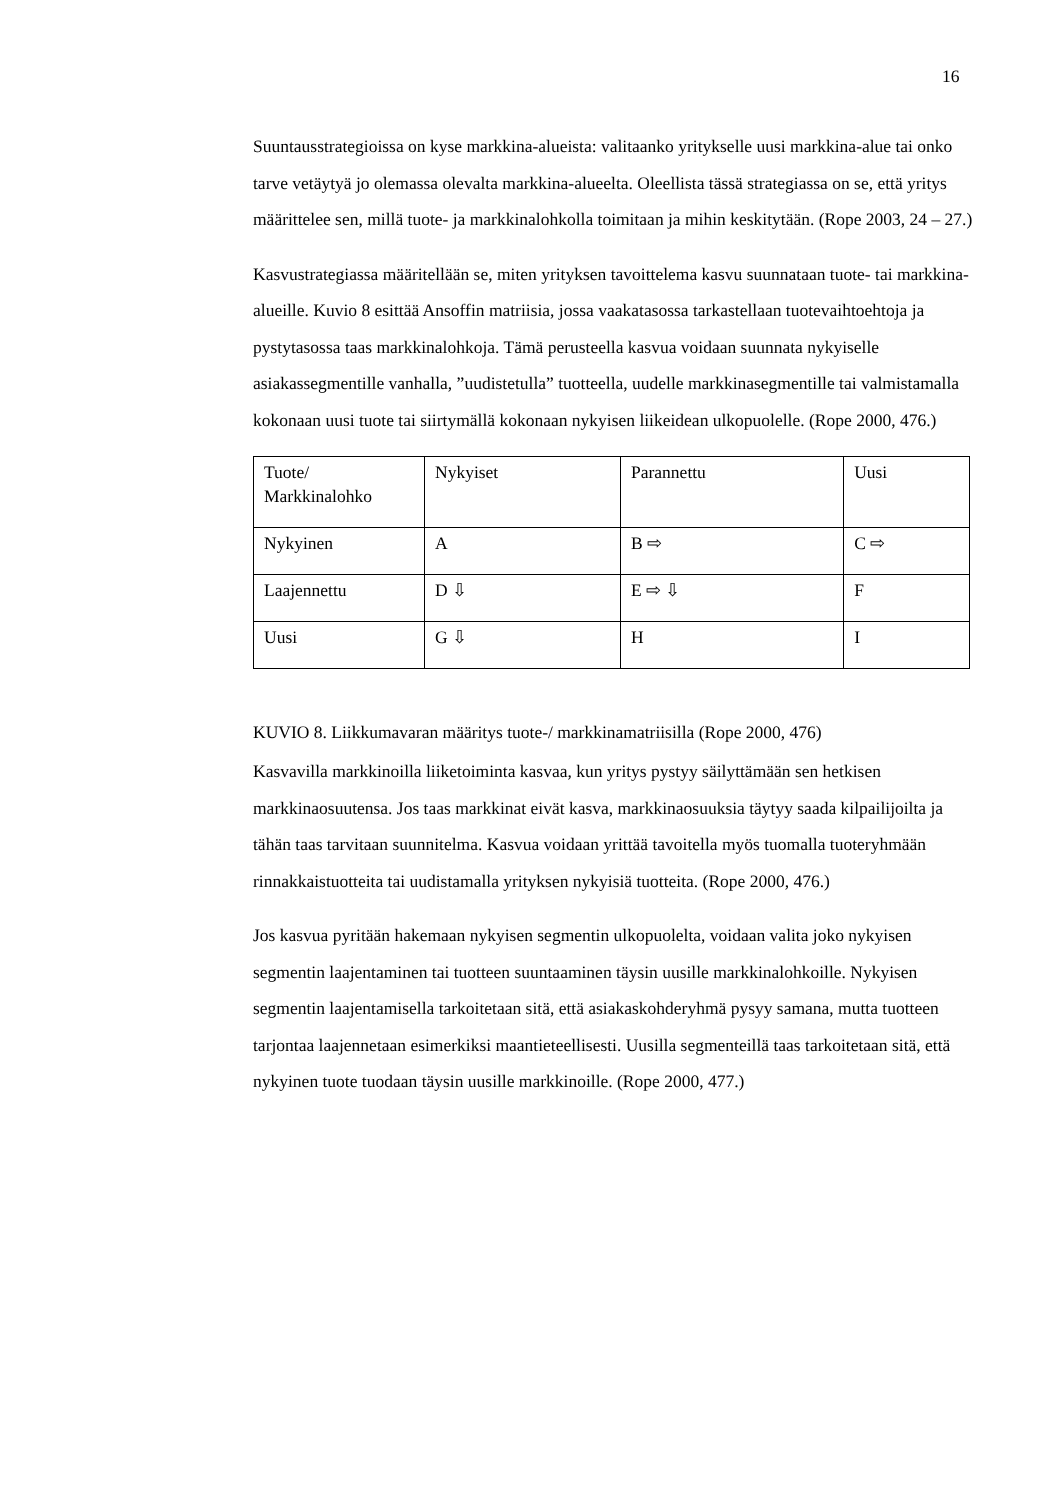16
Suuntausstrategioissa on kyse markkina-alueista: valitaanko yritykselle uusi markkina-alue tai onko tarve vetäytyä jo olemassa olevalta markkina-alueelta. Oleellista tässä strategiassa on se, että yritys määrittelee sen, millä tuote- ja markkinalohkolla toimitaan ja mihin keskitytään. (Rope 2003, 24 – 27.)
Kasvustrategiassa määritellään se, miten yrityksen tavoittelema kasvu suunnataan tuote- tai markkina-alueille. Kuvio 8 esittää Ansoffin matriisia, jossa vaakatasossa tarkastellaan tuotevaihtoehtoja ja pystytasossa taas markkinalohkoja. Tämä perusteella kasvua voidaan suunnata nykyiselle asiakassegmentille vanhalla, ”uudistetulla” tuotteella, uudelle markkinasegmentille tai valmistamalla kokonaan uusi tuote tai siirtymällä kokonaan nykyisen liikeidean ulkopuolelle. (Rope 2000, 476.)
| Tuote/ Markkinalohko | Nykyiset | Parannettu | Uusi |
| Nykyinen | A | B ⇨ | C ⇨ |
| Laajennettu | D ⇩ | E ⇨ ⇩ | F |
| Uusi | G ⇩ | H | I |
KUVIO 8. Liikkumavaran määritys tuote-/ markkinamatriisilla (Rope 2000, 476)
Kasvavilla markkinoilla liiketoiminta kasvaa, kun yritys pystyy säilyttämään sen hetkisen markkinaosuutensa. Jos taas markkinat eivät kasva, markkinaosuuksia täytyy saada kilpailijoilta ja tähän taas tarvitaan suunnitelma. Kasvua voidaan yrittää tavoitella myös tuomalla tuoteryhmään rinnakkaistuotteita tai uudistamalla yrityksen nykyisiä tuotteita. (Rope 2000, 476.)
Jos kasvua pyritään hakemaan nykyisen segmentin ulkopuolelta, voidaan valita joko nykyisen segmentin laajentaminen tai tuotteen suuntaaminen täysin uusille markkinalohkoille. Nykyisen segmentin laajentamisella tarkoitetaan sitä, että asiakaskohderyhmä pysyy samana, mutta tuotteen tarjontaa laajennetaan esimerkiksi maantieteellisesti. Uusilla segmenteillä taas tarkoitetaan sitä, että nykyinen tuote tuodaan täysin uusille markkinoille. (Rope 2000, 477.)